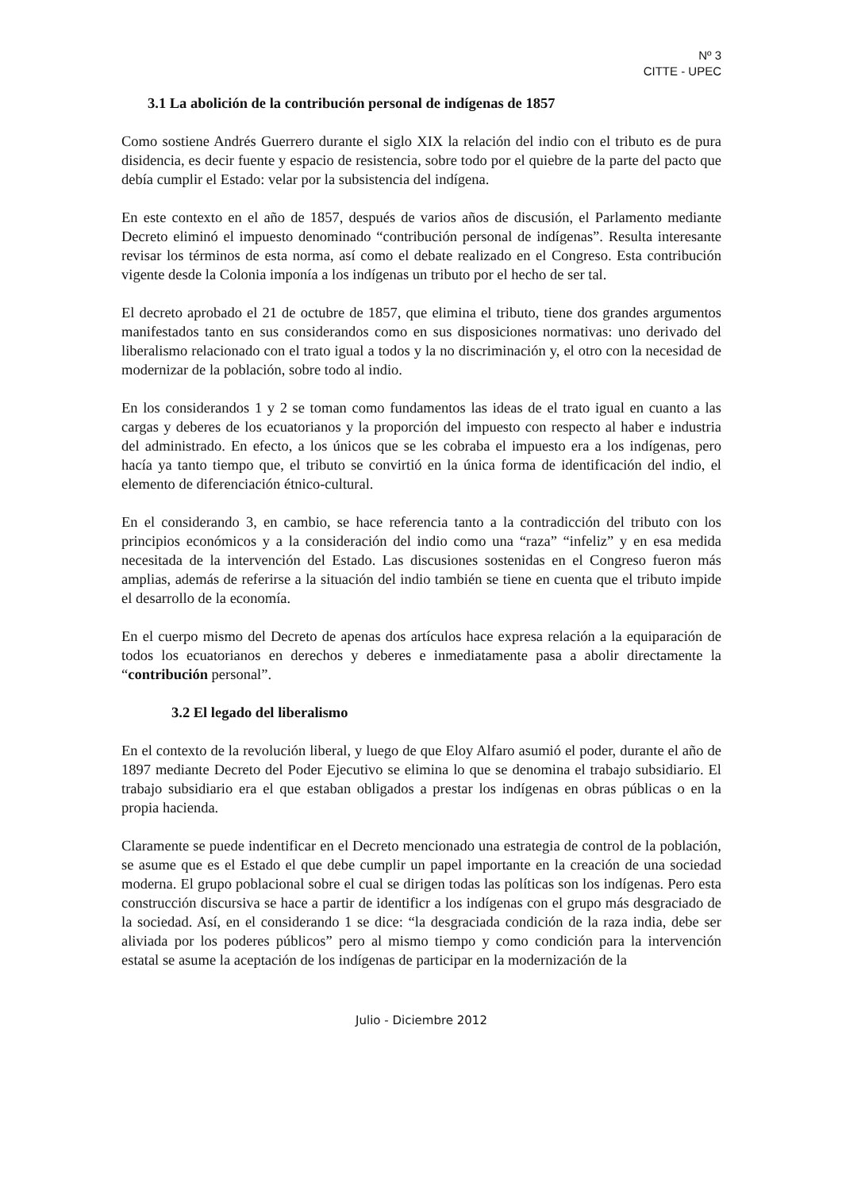Nº 3
CITTE - UPEC
3.1 La abolición de la contribución personal de indígenas de 1857
Como sostiene Andrés Guerrero durante el siglo XIX la relación del indio con el tributo es de pura disidencia, es decir fuente y espacio de resistencia, sobre todo por el quiebre de la parte del pacto que debía cumplir el Estado: velar por la subsistencia del indígena.
En este contexto en el año de 1857, después de varios años de discusión, el Parlamento mediante Decreto eliminó el impuesto denominado “contribución personal de indígenas”. Resulta interesante revisar los términos de esta norma, así como el debate realizado en el Congreso. Esta contribución vigente desde la Colonia imponía a los indígenas un tributo por el hecho de ser tal.
El decreto aprobado el 21 de octubre de 1857, que elimina el tributo, tiene dos grandes argumentos manifestados tanto en sus considerandos como en sus disposiciones normativas: uno derivado del liberalismo relacionado con el trato igual a todos y la no discriminación y, el otro con la necesidad de modernizar de la población, sobre todo al indio.
En los considerandos 1 y 2 se toman como fundamentos las ideas de el trato igual en cuanto a las cargas y deberes de los ecuatorianos y la proporción del impuesto con respecto al haber e industria del administrado. En efecto, a los únicos que se les cobraba el impuesto era a los indígenas, pero hacía ya tanto tiempo que, el tributo se convirtió en la única forma de identificación del indio, el elemento de diferenciación étnico-cultural.
En el considerando 3, en cambio, se hace referencia tanto a la contradicción del tributo con los principios económicos y a la consideración del indio como una “raza” “infeliz” y en esa medida necesitada de la intervención del Estado. Las discusiones sostenidas en el Congreso fueron más amplias, además de referirse a la situación del indio también se tiene en cuenta que el tributo impide el desarrollo de la economía.
En el cuerpo mismo del Decreto de apenas dos artículos hace expresa relación a la equiparación de todos los ecuatorianos en derechos y deberes e inmediatamente pasa a abolir directamente la “contribución personal”.
3.2 El legado del liberalismo
En el contexto de la revolución liberal, y luego de que Eloy Alfaro asumió el poder, durante el año de 1897 mediante Decreto del Poder Ejecutivo se elimina lo que se denomina el trabajo subsidiario. El trabajo subsidiario era el que estaban obligados a prestar los indígenas en obras públicas o en la propia hacienda.
Claramente se puede indentificar en el Decreto mencionado una estrategia de control de la población, se asume que es el Estado el que debe cumplir un papel importante en la creación de una sociedad moderna. El grupo poblacional sobre el cual se dirigen todas las políticas son los indígenas. Pero esta construcción discursiva se hace a partir de identificr a los indígenas con el grupo más desgraciado de la sociedad. Así, en el considerando 1 se dice: “la desgraciada condición de la raza india, debe ser aliviada por los poderes públicos” pero al mismo tiempo y como condición para la intervención estatal se asume la aceptación de los indígenas de participar en la modernización de la
Julio - Diciembre 2012